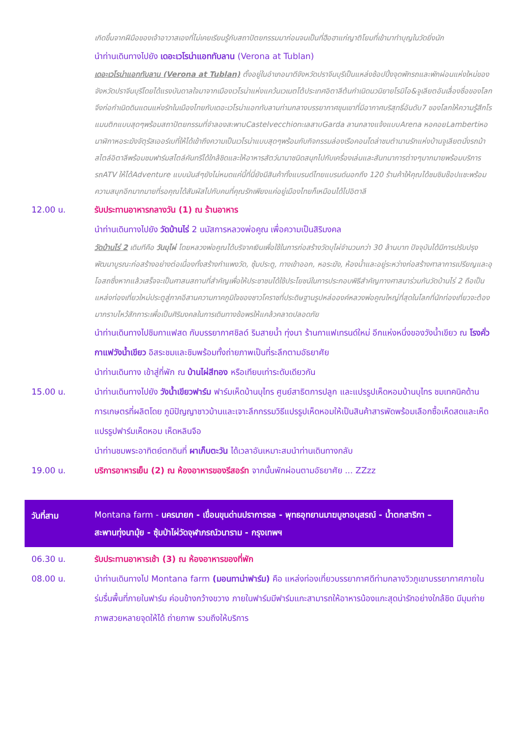เกิดขึ้นจากฝีมือของเจ้าอาวาสเองที่ไม่เคยเรียนรู้กับสถาปัตยกรรมมาก่อนจนเป็นที่ฮือฮาแก่ญาติโยมที่เข้ามาทำบุญในวัดยิ่งนัก
นำท่านเดินทางไปยัง เดอะเวโรน่าแอททับลาน (Verona at Tublan)
เดอะเวโรน่าแอททับลาน (Verona at Tublan) ตั้งอยู่ในอำเภอนาดีจังหวัดปราจีนบุรีเป็นแหล่งช้อปปิ้งจุดพักรถและพักผ่อนแห่งใหม่ของจังหวัดปราจีนบุรีโดยได้แรงบันดาลใจมาจากเมืองเวโรน่าแห่งแคว้นเวเนตโต้ประเทศอิตาลีต้นกำเนิดนวนิยายโรมิโอ&จูเลียตอันเลื่องชื่อของโลกจึงก่อกำเนิดดินแดนแห่งรักในเมืองไทยกับเดอะเวโรน่าแอททับลานท่ามกลางบรรยากาศขุนเขาที่มีอากาศบริสุทธิ์อันดับ7 ของโลกให้ความรู้สึกโรแมนติกแบบสุดๆพร้อมสถาปัตยกรรมที่จำลองสะพานCastelvecchioทะเลสาบGarda ลานกลางแจ้งแบบArena หอคอยLambertiหอนาฬิกาหอระฆังจัตุรัสเออร์เบที่ให้ได้เข้าถึงความเป็นเวโรน่าแบบสุดๆพร้อมกับกิจกรรมล่องเรือคอนโดล่าชมตำนานรักแห่งบ้านจูเลียตนั่งรถม้าสไตล์อิตาลีพร้อมชมฟาร์มสไตล์คันทรีได้ใกล้ชิดและให้อาหารสัตว์นานาชนิดสนุกไปกับเครื่องเล่นและสันทนาการต่างๆมากมายพร้อมบริการรถATV ให้ได้Adventure แบบมันส์ๆยังไม่หมดแค่นี้ที่นี่ยังมีสินค้าทั้งแบรนด์ไทยแบรนด์นอกถึง 120 ร้านค้าให้คุณได้ชมชิมช๊อปแชะพร้อมความสนุกอีกมากมายที่รอคุณได้สัมผัสไปกับคนที่คุณรักเพียงแค่อยู่เมืองไทยก็เหมือนได้ไปอิตาลี
12.00 น. รับประทานอาหารกลางวัน (1) ณ ร้านอาหาร
นำท่านเดินทางไปยัง วัดบ้านไร่ 2 นมัสการหลวงพ่อคูณ เพื่อความเป็นสิริมงคล
วัดบ้านไร่ 2 เดิมทีคือ วันบุไผ่ โดยหลวงพ่อคูณได้บริจาคเงินเพื่อใช้ในการก่อสร้างวัดบุไผ่จำนวนกว่า 30 ล้านบาท ปัจจุบันได้มีการปรับปรุงพัฒนาบูรณะก่อสร้างอย่างต่อเนื่องทั้งสร้างกำแพงวัด, ซุ้มประตู, ทางเข้าออก, หอระฆัง, ห้องน้ำและอยู่ระหว่างก่อสร้างศาลาการเปรียญและอุโอสถซึ่งหากแล้วเสร็จจะเป็นศาสนสถานที่สำคัญเพื่อให้ประชาชนได้ใช้ประโยชน์ในการประกอบพิธีสำคัญทางศาสนาร่วมกันวัดบ้านไร่ 2 ถือเป็นแหล่งท่องเที่ยวใหม่ประตูสู่ภาคอีสานความภาคภูมิใจของชาวโคราชที่ประดิษฐานรูปหล่อองค์หลวงพ่อคูณใหญ่ที่สุดในโลกที่นักท่องเที่ยวจะต้องมากราบไหว้สักการะเพื่อเป็นศิริมงคลในการเดินทางข้อพรให้แคล้วคลาดปลอดภัย
นำท่านเดินทางไปชิมกาแฟสด กับบรรยากาศชิลด์ ริมสายน้ำ ทุ่งนา ร้านกาแฟเทรนด์ใหม่ อีกแห่งหนึ่งของวังน้ำเขียว ณ โรงคั่วกาแฟวังน้ำเขียว อิสระชมและชิมพร้อมทั้งถ่ายภาพเป็นที่ระลึกตามอัธยาศัย
นำท่านเดินทาง เข้าสู่ที่พัก ณ บ้านไผ่สีทอง หรือเทียบเท่าระดับเดียวกัน
15.00 น. นำท่านเดินทางไปยัง วังน้ำเขียวฟาร์ม ฟาร์มเห็ดบ้านบุไทร ศูนย์สาธิตการปลูก และแปรรูปเห็ดหอมบ้านบุไทร ชมเทคนิคด้านการเกษตรที่ผลิตโดย ภูมิปัญญาชาวบ้านและเจาะลึกกรรมวิธีแปรรูปเห็ดหอมให้เป็นสินค้าสารพัดพร้อมเลือกซื้อเห็ดสดและเห็ดแปรรูปฟาร์มเห็ดหอม เห็ดหลินจือ
นำท่านชมพระอาทิตย์ตกดินที่ ผาเก็บตะวัน ได้เวลาอันเหมาะสมนำท่านเดินทางกลับ
19.00 น. บริการอาหารเย็น (2) ณ ห้องอาหารของรีสอร์ท จากนั้นพักผ่อนตามอัธยาศัย ... ZZzz
วันที่สาม
Montana farm - นครนายก - เขื่อนขุนด่านปราการชล - พุทธอุทยานมาฆบูชาอนุสรณ์ - น้ำตกสาริกา – สะพานทุ่งนามุ้ย - ซุ้มป่าไผ่วัดจุฬาภรณ์วนาราม - กรุงเทพฯ
06.30 น. รับประทานอาหารเช้า (3) ณ ห้องอาหารของที่พัก
08.00 น. นำท่านเดินทางไป Montana farm (มอนทาน่าฟาร์ม) คือ แหล่งท่องเที่ยวบรรยากาศดีท่ามกลางวิวภูเขาบรรยากาศภายในร่มรื่นพื้นที่ภายในฟาร์ม ค่อนข้างกว้างขวาง ภายในฟาร์มมีฟาร์มแกะสามารถให้อาหารน้องแกะสุดน่ารักอย่างใกล้ชิด มีมุมถ่ายภาพสวยหลายจุดให้ได้ ถ่ายภาพ รวมถึงให้บริการ